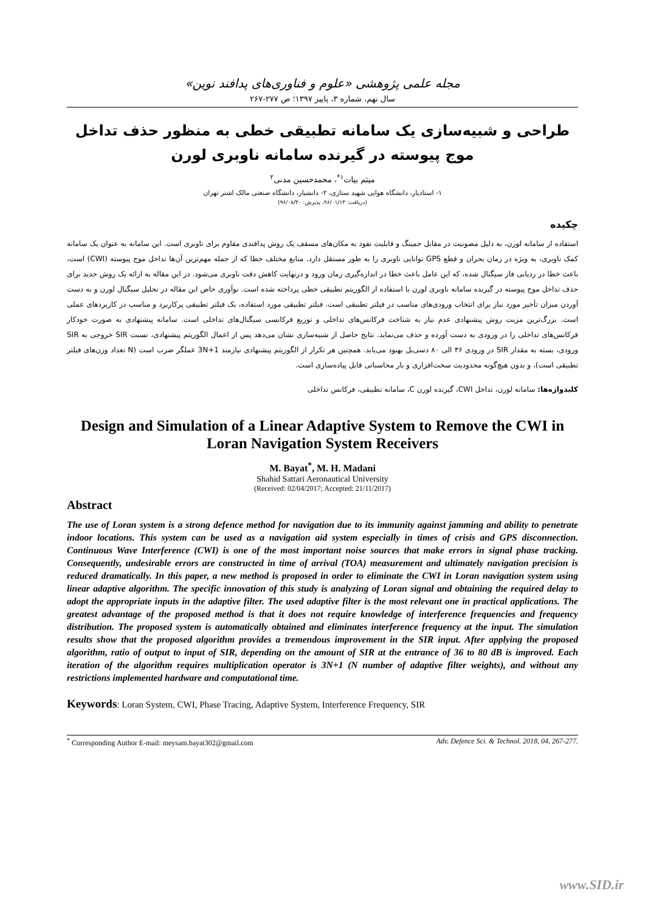مجله علمی پژوهشی «علوم و فناوری‌های پدافند نوین»
سال نهم، شماره ۳، پاییز ۱۳۹۷؛ ص ۲۷۷-۲۶۷
طراحی و شبیه‌سازی یک سامانه تطبیقی خطی به منظور حذف تداخل موج پیوسته در گیرنده سامانه ناوبری لورن
میثم بیات<sup>۱*</sup>، محمدحسین مدنی<sup>۲</sup>
۱- استادیار، دانشگاه هوایی شهید ستاری، ۲- دانشیار، دانشگاه صنعتی مالک اشتر تهران
(دریافت: ۹۶/۰۱/۱۳، پذیرش: ۹۶/۰۸/۳۰)
چکیده
استفاده از سامانه لورن، به دلیل مصونیت در مقابل جمینگ و قابلیت نفوذ به مکان‌های مسقف یک روش پدافندی مقاوم برای ناوبری است. این سامانه به عنوان یک سامانه کمک ناوبری، به ویژه در زمان بحران و قطع GPS توانایی ناوبری را به طور مستقل دارد. منابع مختلف خطا که از جمله مهم‌ترین آن‌ها تداخل موج پیوسته (CWI) است، باعث خطا در ردیابی فاز سیگنال شده، که این عامل باعث خطا در اندازه‌گیری زمان ورود و درنهایت کاهش دقت ناوبری می‌شود. در این مقاله به ارائه یک روش جدید برای حذف تداخل موج پیوسته در گیرنده سامانه ناوبری لورن با استفاده از الگوریتم تطبیقی خطی پرداخته شده است. نوآوری خاص این مقاله در تحلیل سیگنال لورن و به دست آوردن میزان تأخیر مورد نیاز برای انتخاب ورودی‌های مناسب در فیلتر تطبیقی است. فیلتر تطبیقی مورد استفاده، یک فیلتر تطبیقی پرکاربرد و مناسب در کاربردهای عملی است. بزرگ‌ترین مزیت روش پیشنهادی عدم نیاز به شناخت فرکانس‌های تداخلی و توزیع فرکانسی سیگنال‌های تداخلی است. سامانه پیشنهادی به صورت خودکار فرکانس‌های تداخلی را در ورودی به دست آورده و حذف می‌نماید. نتایج حاصل از شبیه‌سازی نشان می‌دهد پس از اعمال الگوریتم پیشنهادی، نسبت SIR خروجی به SIR ورودی، بسته به مقدار SIR در ورودی ۳۶ الی ۸۰ دسی‌بل بهبود می‌یابد. همچنین هر تکرار از الگوریتم پیشنهادی نیازمند 3N+1 عملگر ضرب است (N تعداد وزن‌های فیلتر تطبیقی است)، و بدون هیچ‌گونه محدودیت سخت‌افزاری و بار محاسباتی قابل پیاده‌سازی است.
کلیدواژه‌ها: سامانه لورن، تداخل CWI، گیرنده لورن C، سامانه تطبیقی، فرکانس تداخلی
Design and Simulation of a Linear Adaptive System to Remove the CWI in Loran Navigation System Receivers
M. Bayat<sup>*</sup>, M. H. Madani
Shahid Sattari Aeronautical University
(Received: 02/04/2017; Accepted: 21/11/2017)
Abstract
The use of Loran system is a strong defence method for navigation due to its immunity against jamming and ability to penetrate indoor locations. This system can be used as a navigation aid system especially in times of crisis and GPS disconnection. Continuous Wave Interference (CWI) is one of the most important noise sources that make errors in signal phase tracking. Consequently, undesirable errors are constructed in time of arrival (TOA) measurement and ultimately navigation precision is reduced dramatically. In this paper, a new method is proposed in order to eliminate the CWI in Loran navigation system using linear adaptive algorithm. The specific innovation of this study is analyzing of Loran signal and obtaining the required delay to adopt the appropriate inputs in the adaptive filter. The used adaptive filter is the most relevant one in practical applications. The greatest advantage of the proposed method is that it does not require knowledge of interference frequencies and frequency distribution. The proposed system is automatically obtained and eliminates interference frequency at the input. The simulation results show that the proposed algorithm provides a tremendous improvement in the SIR input. After applying the proposed algorithm, ratio of output to input of SIR, depending on the amount of SIR at the entrance of 36 to 80 dB is improved. Each iteration of the algorithm requires multiplication operator is 3N+1 (N number of adaptive filter weights), and without any restrictions implemented hardware and computational time.
Keywords: Loran System, CWI, Phase Tracing, Adaptive System, Interference Frequency, SIR
<sup>*</sup> Corresponding Author E-mail: meysam.bayat302@gmail.com Adv. Defence Sci. & Technol. 2018, 04, 267-277.
www.SID.ir